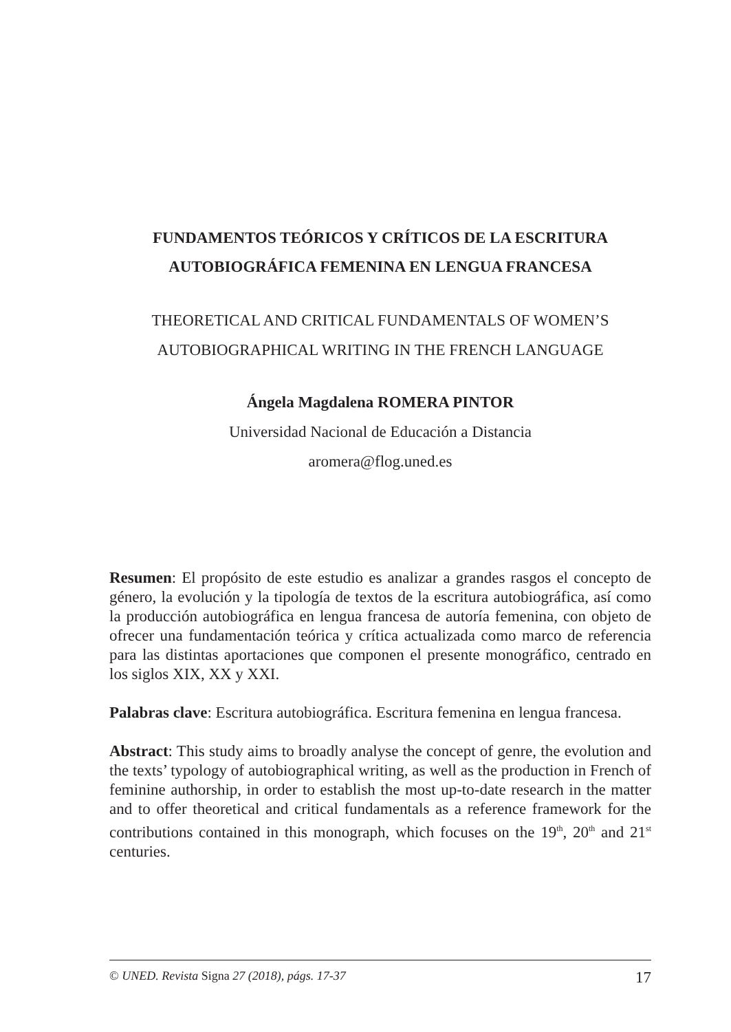FUNDAMENTOS TEÓRICOS Y CRÍTICOS DE LA ESCRITURA AUTOBIOGRÁFICA FEMENINA EN LENGUA FRANCESA
THEORETICAL AND CRITICAL FUNDAMENTALS OF WOMEN’S AUTOBIOGRAPHICAL WRITING IN THE FRENCH LANGUAGE
Ángela Magdalena ROMERA PINTOR
Universidad Nacional de Educación a Distancia
aromera@flog.uned.es
Resumen: El propósito de este estudio es analizar a grandes rasgos el concepto de género, la evolución y la tipología de textos de la escritura autobiográfica, así como la producción autobiográfica en lengua francesa de autoría femenina, con objeto de ofrecer una fundamentación teórica y crítica actualizada como marco de referencia para las distintas aportaciones que componen el presente monográfico, centrado en los siglos XIX, XX y XXI.
Palabras clave: Escritura autobiográfica. Escritura femenina en lengua francesa.
Abstract: This study aims to broadly analyse the concept of genre, the evolution and the texts’ typology of autobiographical writing, as well as the production in French of feminine authorship, in order to establish the most up-to-date research in the matter and to offer theoretical and critical fundamentals as a reference framework for the contributions contained in this monograph, which focuses on the 19<sup>th</sup>, 20<sup>th</sup> and 21<sup>st</sup> centuries.
© UNED. Revista Signa 27 (2018), págs. 17-37 17